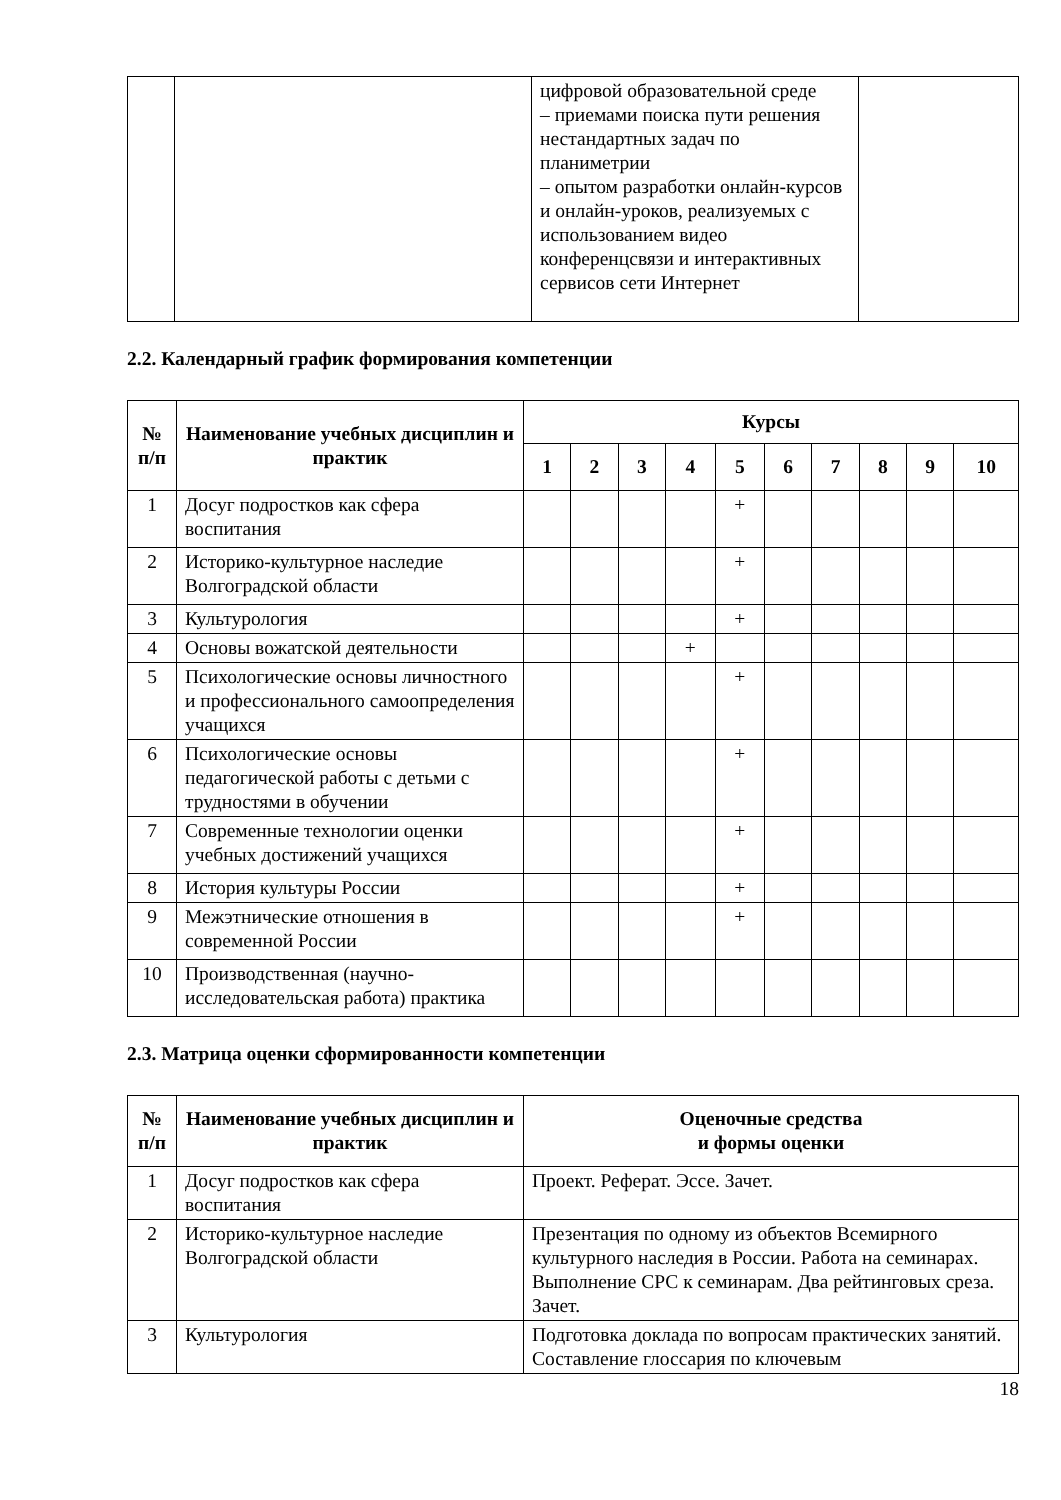| | | цифровой образовательной среде – приемами поиска пути решения нестандартных задач по планиметрии – опытом разработки онлайн-курсов и онлайн-уроков, реализуемых с использованием видео конференцсвязи и интерактивных сервисов сети Интернет | |
2.2. Календарный график формирования компетенции
| № п/п | Наименование учебных дисциплин и практик | Курсы | | | | | | | | | |
| --- | --- | --- | --- | --- | --- | --- | --- | --- | --- | --- | --- |
| | | 1 | 2 | 3 | 4 | 5 | 6 | 7 | 8 | 9 | 10 |
| 1 | Досуг подростков как сфера воспитания | | | | | + | | | | | |
| 2 | Историко-культурное наследие Волгоградской области | | | | | + | | | | | |
| 3 | Культурология | | | | | + | | | | | |
| 4 | Основы вожатской деятельности | | | | + | | | | | | |
| 5 | Психологические основы личностного и профессионального самоопределения учащихся | | | | | + | | | | | |
| 6 | Психологические основы педагогической работы с детьми с трудностями в обучении | | | | | + | | | | | |
| 7 | Современные технологии оценки учебных достижений учащихся | | | | | + | | | | | |
| 8 | История культуры России | | | | | + | | | | | |
| 9 | Межэтнические отношения в современной России | | | | | + | | | | | |
| 10 | Производственная (научно-исследовательская работа) практика | | | | | | | | | | |
2.3. Матрица оценки сформированности компетенции
| № п/п | Наименование учебных дисциплин и практик | Оценочные средства и формы оценки |
| --- | --- | --- |
| 1 | Досуг подростков как сфера воспитания | Проект. Реферат. Эссе. Зачет. |
| 2 | Историко-культурное наследие Волгоградской области | Презентация по одному из объектов Всемирного культурного наследия в России. Работа на семинарах. Выполнение СРС к семинарам. Два рейтинговых среза. Зачет. |
| 3 | Культурология | Подготовка доклада по вопросам практических занятий. Составление глоссария по ключевым |
18